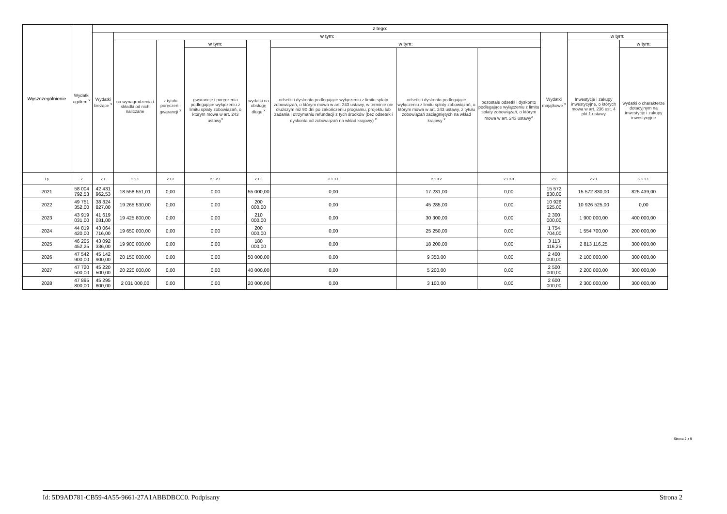| Wyszczególnienie | Wydatki ogółem <sup>x</sup> | z tego: | | | | | | | | | | |
| --- | --- | --- | --- | --- | --- | --- | --- | --- | --- | --- | --- | --- |
| | | Wydatki bieżące <sup>x</sup> | w tym: | | | | | | | Wydatki majątkowe <sup>x</sup> | w tym: | |
| | | | na wynagrodzenia i składki od nich naliczane | z tytułu poręczeń i gwarancji <sup>x</sup> | w tym: | wydatki na obsługę długu <sup>x</sup> | w tym: | | | | Inwestycje i zakupy inwestycyjne, o których mowa w art. 236 ust. 4 pkt 1 ustawy | w tym: |
| | | | | | gwarancje i poręczenia podlegające wyłączeniu z limitu spłaty zobowiązań, o którym mowa w art. 243 ustawy<sup>x</sup> | | odsetki i dyskonto podlegające wyłączeniu z limitu spłaty zobowiązań, o którym mowa w art. 243 ustawy, w terminie nie dłuższym niż 90 dni po zakończeniu programu, projektu lub zadania i otrzymaniu refundacji z tych środków (bez odsetek i dyskonta od zobowiązań na wkład krajowy) <sup>x</sup> | odsetki i dyskonto podlegające wyłączeniu z limitu spłaty zobowiązań, o którym mowa w art. 243 ustawy, z tytułu zobowiązań zaciągniętych na wkład krajowy <sup>x</sup> | pozostałe odsetki i dyskonto podlegające wyłączeniu z limitu spłaty zobowiązań, o którym mowa w art. 243 ustawy<sup>x</sup> | | | wydatki o charakterze dotacyjnym na inwestycje i zakupy inwestycyjne |
| Lp | 2 | 2.1 | 2.1.1 | 2.1.2 | 2.1.2.1 | 2.1.3 | 2.1.3.1 | 2.1.3.2 | 2.1.3.3 | 2.2 | 2.2.1 | 2.2.1.1 |
| 2021 | 58 004 792,53 | 42 431 962,53 | 18 558 551,01 | 0,00 | 0,00 | 55 000,00 | 0,00 | 17 231,00 | 0,00 | 15 572 830,00 | 15 572 830,00 | 825 439,00 |
| 2022 | 49 751 352,00 | 38 824 827,00 | 19 265 530,00 | 0,00 | 0,00 | 200 000,00 | 0,00 | 45 285,00 | 0,00 | 10 926 525,00 | 10 926 525,00 | 0,00 |
| 2023 | 43 919 031,00 | 41 619 031,00 | 19 425 800,00 | 0,00 | 0,00 | 210 000,00 | 0,00 | 30 300,00 | 0,00 | 2 300 000,00 | 1 900 000,00 | 400 000,00 |
| 2024 | 44 819 420,00 | 43 064 716,00 | 19 650 000,00 | 0,00 | 0,00 | 200 000,00 | 0,00 | 25 250,00 | 0,00 | 1 754 704,00 | 1 554 700,00 | 200 000,00 |
| 2025 | 46 205 452,25 | 43 092 336,00 | 19 900 000,00 | 0,00 | 0,00 | 180 000,00 | 0,00 | 18 200,00 | 0,00 | 3 113 116,25 | 2 813 116,25 | 300 000,00 |
| 2026 | 47 542 900,00 | 45 142 900,00 | 20 150 000,00 | 0,00 | 0,00 | 50 000,00 | 0,00 | 9 350,00 | 0,00 | 2 400 000,00 | 2 100 000,00 | 300 000,00 |
| 2027 | 47 720 500,00 | 45 220 500,00 | 20 220 000,00 | 0,00 | 0,00 | 40 000,00 | 0,00 | 5 200,00 | 0,00 | 2 500 000,00 | 2 200 000,00 | 300 000,00 |
| 2028 | 47 895 800,00 | 45 295 800,00 | 2 031 000,00 | 0,00 | 0,00 | 20 000,00 | 0,00 | 3 100,00 | 0,00 | 2 600 000,00 | 2 300 000,00 | 300 000,00 |
Strona 2 z 9
Id: 5D9AD781-CB59-4A55-9661-27A1ABBDBCC0. Podpisany Strona 2